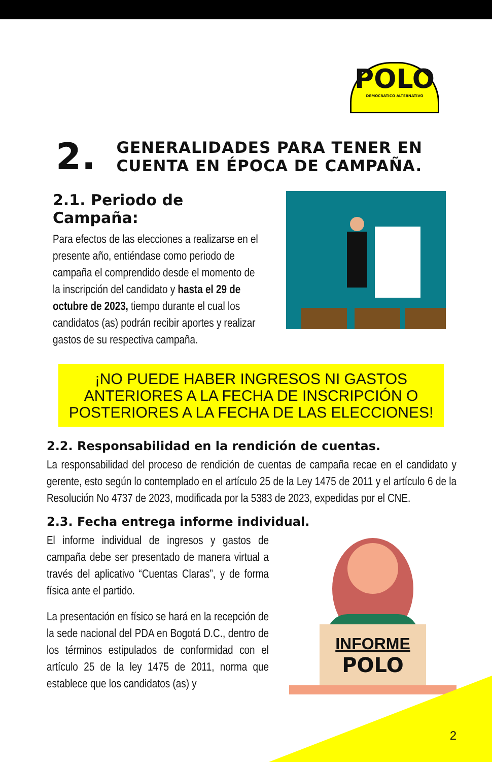POLO
DEMOCRATICO ALTERNATIVO
2. GENERALIDADES PARA TENER EN
CUENTA EN ÉPOCA DE CAMPAÑA.
2.1. Periodo de Campaña:
Para efectos de las elecciones a realizarse en el presente año, entiéndase como periodo de campaña el comprendido desde el momento de la inscripción del candidato y hasta el 29 de octubre de 2023, tiempo durante el cual los candidatos (as) podrán recibir aportes y realizar gastos de su respectiva campaña.
¡NO PUEDE HABER INGRESOS NI GASTOS ANTERIORES A LA FECHA DE INSCRIPCIÓN O POSTERIORES A LA FECHA DE LAS ELECCIONES!
2.2. Responsabilidad en la rendición de cuentas.
La responsabilidad del proceso de rendición de cuentas de campaña recae en el candidato y gerente, esto según lo contemplado en el artículo 25 de la Ley 1475 de 2011 y el artículo 6 de la Resolución No 4737 de 2023, modificada por la 5383 de 2023, expedidas por el CNE.
2.3. Fecha entrega informe individual.
El informe individual de ingresos y gastos de campaña debe ser presentado de manera virtual a través del aplicativo “Cuentas Claras”, y de forma física ante el partido.
La presentación en físico se hará en la recepción de la sede nacional del PDA en Bogotá D.C., dentro de los términos estipulados de conformidad con el artículo 25 de la ley 1475 de 2011, norma que establece que los candidatos (as) y
INFORME
POLO
2